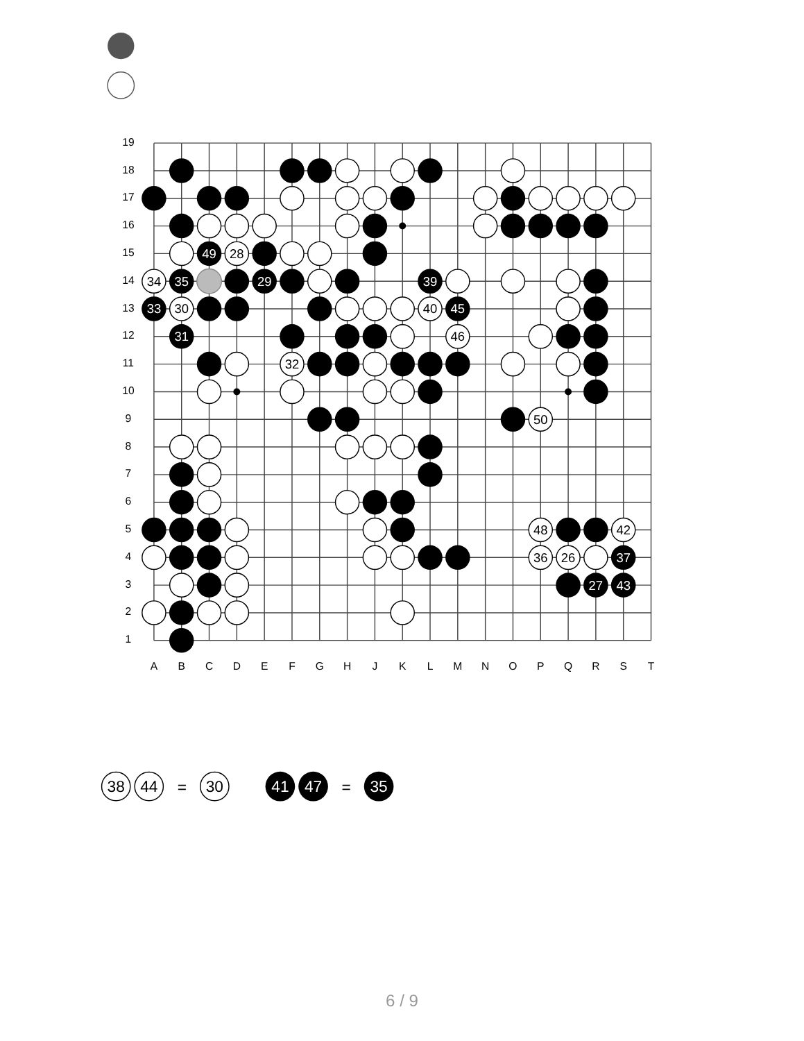19
18
17
16
15
14
13
12
11
10
9
8
7
6
5
4
3
2
1
A
B
C
D
E
F
G
H
J
K
L
M
N
O
P
Q
R
S
T
49
28
34
35
29
39
33
30
40
45
31
46
32
50
48
42
36
26
37
27
43
38
44
=
30
41
47
=
35
6 / 9